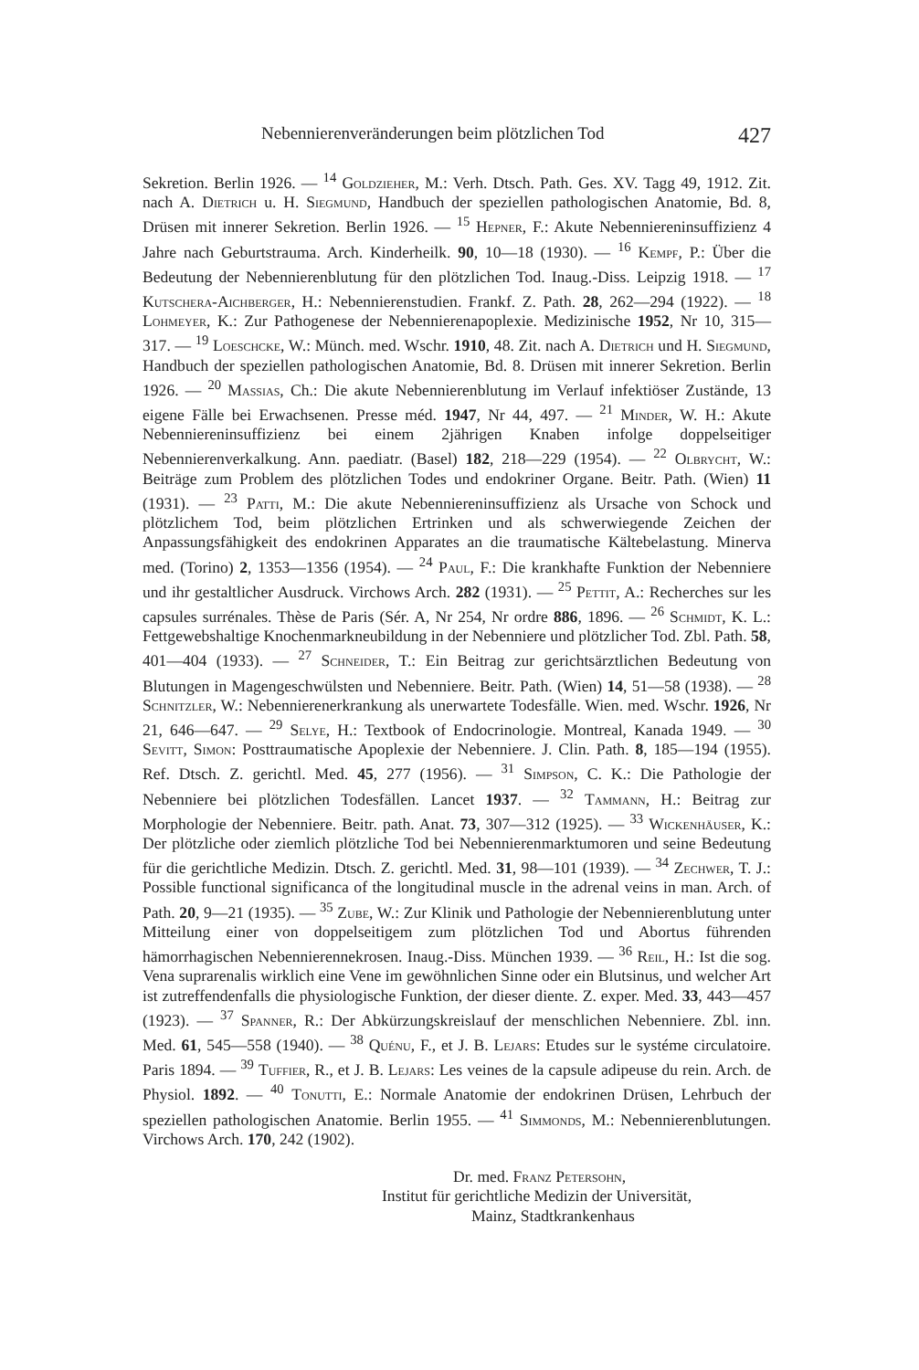Nebennierenveränderungen beim plötzlichen Tod 427
Sekretion. Berlin 1926. — <sup>14</sup> Goldzieher, M.: Verh. Dtsch. Path. Ges. XV. Tagg 49, 1912. Zit. nach A. Dietrich u. H. Siegmund, Handbuch der speziellen pathologischen Anatomie, Bd. 8, Drüsen mit innerer Sekretion. Berlin 1926. — <sup>15</sup> Hepner, F.: Akute Nebenniereninsuffizienz 4 Jahre nach Geburtstrauma. Arch. Kinderheilk. 90, 10—18 (1930). — <sup>16</sup> Kempf, P.: Über die Bedeutung der Nebennierenblutung für den plötzlichen Tod. Inaug.-Diss. Leipzig 1918. — <sup>17</sup> Kutschera-Aichberger, H.: Nebennierenstudien. Frankf. Z. Path. 28, 262—294 (1922). — <sup>18</sup> Lohmeyer, K.: Zur Pathogenese der Nebennierenapoplexie. Medizinische 1952, Nr 10, 315—317. — <sup>19</sup> Loeschcke, W.: Münch. med. Wschr. 1910, 48. Zit. nach A. Dietrich und H. Siegmund, Handbuch der speziellen pathologischen Anatomie, Bd. 8. Drüsen mit innerer Sekretion. Berlin 1926. — <sup>20</sup> Massias, Ch.: Die akute Nebennierenblutung im Verlauf infektiöser Zustände, 13 eigene Fälle bei Erwachsenen. Presse méd. 1947, Nr 44, 497. — <sup>21</sup> Minder, W. H.: Akute Nebenniereninsuffizienz bei einem 2jährigen Knaben infolge doppelseitiger Nebennierenverkalkung. Ann. paediatr. (Basel) 182, 218—229 (1954). — <sup>22</sup> Olbrycht, W.: Beiträge zum Problem des plötzlichen Todes und endokriner Organe. Beitr. Path. (Wien) 11 (1931). — <sup>23</sup> Patti, M.: Die akute Nebenniereninsuffizienz als Ursache von Schock und plötzlichem Tod, beim plötzlichen Ertrinken und als schwerwiegende Zeichen der Anpassungsfähigkeit des endokrinen Apparates an die traumatische Kältebelastung. Minerva med. (Torino) 2, 1353—1356 (1954). — <sup>24</sup> Paul, F.: Die krankhafte Funktion der Nebenniere und ihr gestaltlicher Ausdruck. Virchows Arch. 282 (1931). — <sup>25</sup> Pettit, A.: Recherches sur les capsules surrénales. Thèse de Paris (Sér. A, Nr 254, Nr ordre 886, 1896. — <sup>26</sup> Schmidt, K. L.: Fettgewebshaltige Knochenmarkneubildung in der Nebenniere und plötzlicher Tod. Zbl. Path. 58, 401—404 (1933). — <sup>27</sup> Schneider, T.: Ein Beitrag zur gerichtsärztlichen Bedeutung von Blutungen in Magengeschwülsten und Nebenniere. Beitr. Path. (Wien) 14, 51—58 (1938). — <sup>28</sup> Schnitzler, W.: Nebennierenerkrankung als unerwartete Todesfälle. Wien. med. Wschr. 1926, Nr 21, 646—647. — <sup>29</sup> Selye, H.: Textbook of Endocrinologie. Montreal, Kanada 1949. — <sup>30</sup> Sevitt, Simon: Posttraumatische Apoplexie der Nebenniere. J. Clin. Path. 8, 185—194 (1955). Ref. Dtsch. Z. gerichtl. Med. 45, 277 (1956). — <sup>31</sup> Simpson, C. K.: Die Pathologie der Nebenniere bei plötzlichen Todesfällen. Lancet 1937. — <sup>32</sup> Tammann, H.: Beitrag zur Morphologie der Nebenniere. Beitr. path. Anat. 73, 307—312 (1925). — <sup>33</sup> Wickenhäuser, K.: Der plötzliche oder ziemlich plötzliche Tod bei Nebennierenmarktumoren und seine Bedeutung für die gerichtliche Medizin. Dtsch. Z. gerichtl. Med. 31, 98—101 (1939). — <sup>34</sup> Zechwer, T. J.: Possible functional significanca of the longitudinal muscle in the adrenal veins in man. Arch. of Path. 20, 9—21 (1935). — <sup>35</sup> Zube, W.: Zur Klinik und Pathologie der Nebennierenblutung unter Mitteilung einer von doppelseitigem zum plötzlichen Tod und Abortus führenden hämorrhagischen Nebennierennekrosen. Inaug.-Diss. München 1939. — <sup>36</sup> Reil, H.: Ist die sog. Vena suprarenalis wirklich eine Vene im gewöhnlichen Sinne oder ein Blutsinus, und welcher Art ist zutreffendenfalls die physiologische Funktion, der dieser diente. Z. exper. Med. 33, 443—457 (1923). — <sup>37</sup> Spanner, R.: Der Abkürzungskreislauf der menschlichen Nebenniere. Zbl. inn. Med. 61, 545—558 (1940). — <sup>38</sup> Quénu, F., et J. B. Lejars: Etudes sur le systéme circulatoire. Paris 1894. — <sup>39</sup> Tuffier, R., et J. B. Lejars: Les veines de la capsule adipeuse du rein. Arch. de Physiol. 1892. — <sup>40</sup> Tonutti, E.: Normale Anatomie der endokrinen Drüsen, Lehrbuch der speziellen pathologischen Anatomie. Berlin 1955. — <sup>41</sup> Simmonds, M.: Nebennierenblutungen. Virchows Arch. 170, 242 (1902).
Dr. med. Franz Petersohn,
Institut für gerichtliche Medizin der Universität,
Mainz, Stadtkrankenhaus